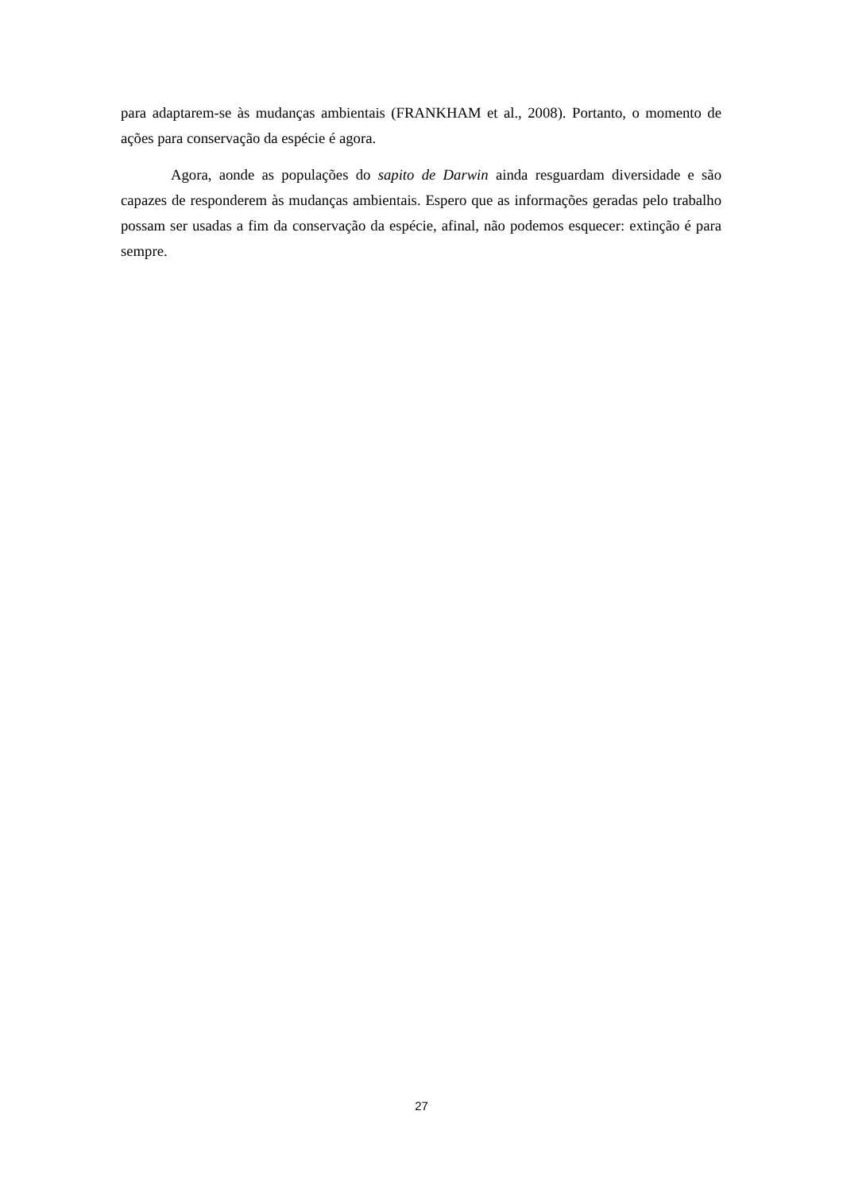para adaptarem-se às mudanças ambientais (FRANKHAM et al., 2008). Portanto, o momento de ações para conservação da espécie é agora.
Agora, aonde as populações do sapito de Darwin ainda resguardam diversidade e são capazes de responderem às mudanças ambientais. Espero que as informações geradas pelo trabalho possam ser usadas a fim da conservação da espécie, afinal, não podemos esquecer: extinção é para sempre.
27